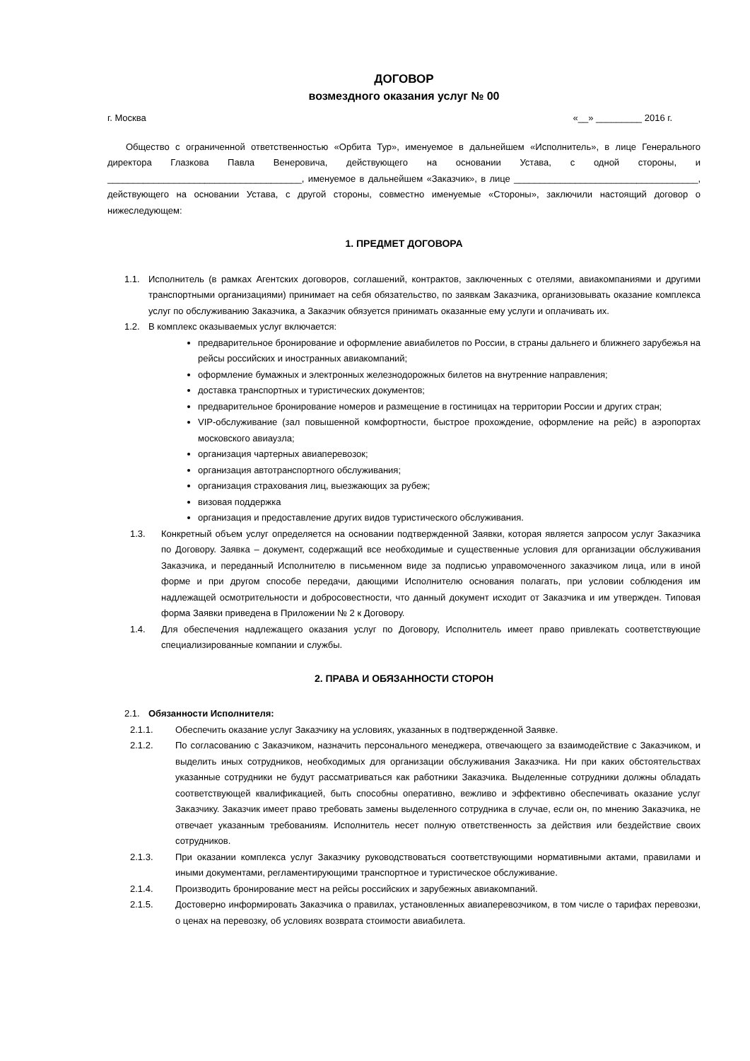ДОГОВОР
возмездного оказания услуг № 00
г. Москва «__» _________ 2016 г.
Общество с ограниченной ответственностью «Орбита Тур», именуемое в дальнейшем «Исполнитель», в лице Генерального директора Глазкова Павла Венеровича, действующего на основании Устава, с одной стороны, и ______________________________________, именуемое в дальнейшем «Заказчик», в лице ____________________________________, действующего на основании Устава, с другой стороны, совместно именуемые «Стороны», заключили настоящий договор о нижеследующем:
1. ПРЕДМЕТ ДОГОВОРА
1.1. Исполнитель (в рамках Агентских договоров, соглашений, контрактов, заключенных с отелями, авиакомпаниями и другими транспортными организациями) принимает на себя обязательство, по заявкам Заказчика, организовывать оказание комплекса услуг по обслуживанию Заказчика, а Заказчик обязуется принимать оказанные ему услуги и оплачивать их.
1.2. В комплекс оказываемых услуг включается:
предварительное бронирование и оформление авиабилетов по России, в страны дальнего и ближнего зарубежья на рейсы российских и иностранных авиакомпаний;
оформление бумажных и электронных железнодорожных билетов на внутренние направления;
доставка транспортных и туристических документов;
предварительное бронирование номеров и размещение в гостиницах на территории России и других стран;
VIP-обслуживание (зал повышенной комфортности, быстрое прохождение, оформление на рейс) в аэропортах московского авиаузла;
организация чартерных авиаперевозок;
организация автотранспортного обслуживания;
организация страхования лиц, выезжающих за рубеж;
визовая поддержка
организация и предоставление других видов туристического обслуживания.
1.3. Конкретный объем услуг определяется на основании подтвержденной Заявки, которая является запросом услуг Заказчика по Договору. Заявка – документ, содержащий все необходимые и существенные условия для организации обслуживания Заказчика, и переданный Исполнителю в письменном виде за подписью управомоченного заказчиком лица, или в иной форме и при другом способе передачи, дающими Исполнителю основания полагать, при условии соблюдения им надлежащей осмотрительности и добросовестности, что данный документ исходит от Заказчика и им утвержден. Типовая форма Заявки приведена в Приложении № 2 к Договору.
1.4. Для обеспечения надлежащего оказания услуг по Договору, Исполнитель имеет право привлекать соответствующие специализированные компании и службы.
2. ПРАВА И ОБЯЗАННОСТИ СТОРОН
2.1. Обязанности Исполнителя:
2.1.1. Обеспечить оказание услуг Заказчику на условиях, указанных в подтвержденной Заявке.
2.1.2. По согласованию с Заказчиком, назначить персонального менеджера, отвечающего за взаимодействие с Заказчиком, и выделить иных сотрудников, необходимых для организации обслуживания Заказчика. Ни при каких обстоятельствах указанные сотрудники не будут рассматриваться как работники Заказчика. Выделенные сотрудники должны обладать соответствующей квалификацией, быть способны оперативно, вежливо и эффективно обеспечивать оказание услуг Заказчику. Заказчик имеет право требовать замены выделенного сотрудника в случае, если он, по мнению Заказчика, не отвечает указанным требованиям. Исполнитель несет полную ответственность за действия или бездействие своих сотрудников.
2.1.3. При оказании комплекса услуг Заказчику руководствоваться соответствующими нормативными актами, правилами и иными документами, регламентирующими транспортное и туристическое обслуживание.
2.1.4. Производить бронирование мест на рейсы российских и зарубежных авиакомпаний.
2.1.5. Достоверно информировать Заказчика о правилах, установленных авиаперевозчиком, в том числе о тарифах перевозки, о ценах на перевозку, об условиях возврата стоимости авиабилета.